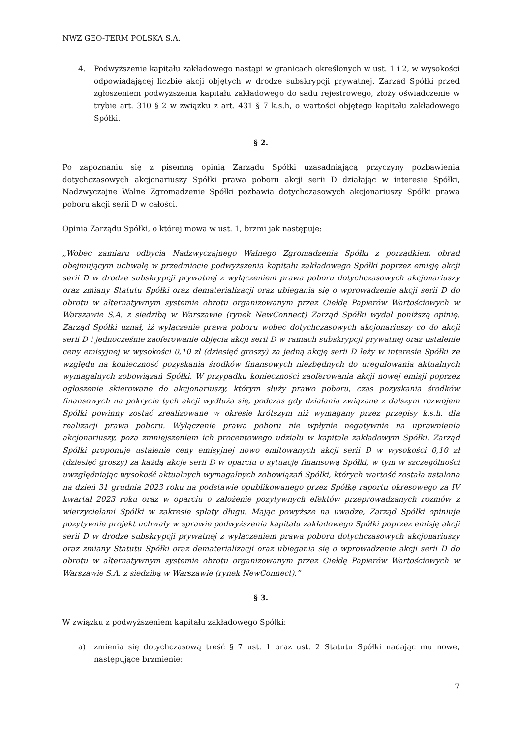NWZ GEO-TERM POLSKA S.A.
4. Podwyższenie kapitału zakładowego nastąpi w granicach określonych w ust. 1 i 2, w wysokości odpowiadającej liczbie akcji objętych w drodze subskrypcji prywatnej. Zarząd Spółki przed zgłoszeniem podwyższenia kapitału zakładowego do sadu rejestrowego, złoży oświadczenie w trybie art. 310 § 2 w związku z art. 431 § 7 k.s.h, o wartości objętego kapitału zakładowego Spółki.
§ 2.
Po zapoznaniu się z pisemną opinią Zarządu Spółki uzasadniającą przyczyny pozbawienia dotychczasowych akcjonariuszy Spółki prawa poboru akcji serii D działając w interesie Spółki, Nadzwyczajne Walne Zgromadzenie Spółki pozbawia dotychczasowych akcjonariuszy Spółki prawa poboru akcji serii D w całości.
Opinia Zarządu Spółki, o której mowa w ust. 1, brzmi jak następuje:
„Wobec zamiaru odbycia Nadzwyczajnego Walnego Zgromadzenia Spółki z porządkiem obrad obejmującym uchwałę w przedmiocie podwyższenia kapitału zakładowego Spółki poprzez emisję akcji serii D w drodze subskrypcji prywatnej z wyłączeniem prawa poboru dotychczasowych akcjonariuszy oraz zmiany Statutu Spółki oraz dematerializacji oraz ubiegania się o wprowadzenie akcji serii D do obrotu w alternatywnym systemie obrotu organizowanym przez Giełdę Papierów Wartościowych w Warszawie S.A. z siedzibą w Warszawie (rynek NewConnect) Zarząd Spółki wydał poniższą opinię. Zarząd Spółki uznał, iż wyłączenie prawa poboru wobec dotychczasowych akcjonariuszy co do akcji serii D i jednocześnie zaoferowanie objęcia akcji serii D w ramach subskrypcji prywatnej oraz ustalenie ceny emisyjnej w wysokości 0,10 zł (dziesięć groszy) za jedną akcję serii D leży w interesie Spółki ze względu na konieczność pozyskania środków finansowych niezbędnych do uregulowania aktualnych wymagalnych zobowiązań Spółki. W przypadku konieczności zaoferowania akcji nowej emisji poprzez ogłoszenie skierowane do akcjonariuszy, którym służy prawo poboru, czas pozyskania środków finansowych na pokrycie tych akcji wydłuża się, podczas gdy działania związane z dalszym rozwojem Spółki powinny zostać zrealizowane w okresie krótszym niż wymagany przez przepisy k.s.h. dla realizacji prawa poboru. Wyłączenie prawa poboru nie wpłynie negatywnie na uprawnienia akcjonariuszy, poza zmniejszeniem ich procentowego udziału w kapitale zakładowym Spółki. Zarząd Spółki proponuje ustalenie ceny emisyjnej nowo emitowanych akcji serii D w wysokości 0,10 zł (dziesięć groszy) za każdą akcję serii D w oparciu o sytuację finansową Spółki, w tym w szczególności uwzględniając wysokość aktualnych wymagalnych zobowiązań Spółki, których wartość została ustalona na dzień 31 grudnia 2023 roku na podstawie opublikowanego przez Spółkę raportu okresowego za IV kwartał 2023 roku oraz w oparciu o założenie pozytywnych efektów przeprowadzanych rozmów z wierzycielami Spółki w zakresie spłaty długu. Mając powyższe na uwadze, Zarząd Spółki opiniuje pozytywnie projekt uchwały w sprawie podwyższenia kapitału zakładowego Spółki poprzez emisję akcji serii D w drodze subskrypcji prywatnej z wyłączeniem prawa poboru dotychczasowych akcjonariuszy oraz zmiany Statutu Spółki oraz dematerializacji oraz ubiegania się o wprowadzenie akcji serii D do obrotu w alternatywnym systemie obrotu organizowanym przez Giełdę Papierów Wartościowych w Warszawie S.A. z siedzibą w Warszawie (rynek NewConnect).”
§ 3.
W związku z podwyższeniem kapitału zakładowego Spółki:
a) zmienia się dotychczasową treść § 7 ust. 1 oraz ust. 2 Statutu Spółki nadając mu nowe, następujące brzmienie:
7